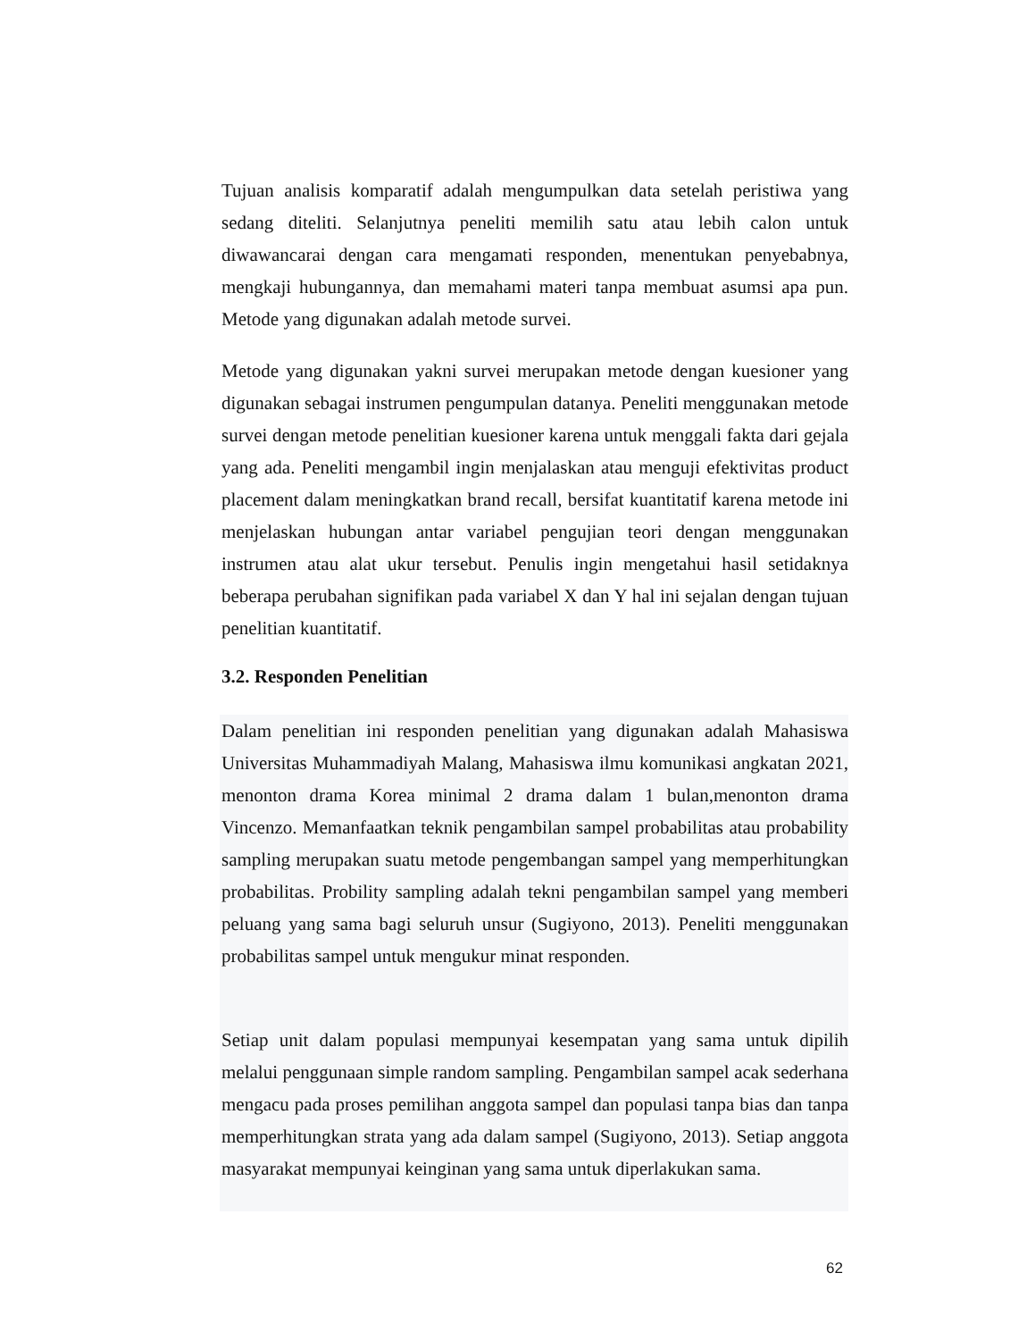Tujuan analisis komparatif adalah mengumpulkan data setelah peristiwa yang sedang diteliti. Selanjutnya peneliti memilih satu atau lebih calon untuk diwawancarai dengan cara mengamati responden, menentukan penyebabnya, mengkaji hubungannya, dan memahami materi tanpa membuat asumsi apa pun. Metode yang digunakan adalah metode survei.
Metode yang digunakan yakni survei merupakan metode dengan kuesioner yang digunakan sebagai instrumen pengumpulan datanya. Peneliti menggunakan metode survei dengan metode penelitian kuesioner karena untuk menggali fakta dari gejala yang ada. Peneliti mengambil ingin menjalaskan atau menguji efektivitas product placement dalam meningkatkan brand recall, bersifat kuantitatif karena metode ini menjelaskan hubungan antar variabel pengujian teori dengan menggunakan instrumen atau alat ukur tersebut. Penulis ingin mengetahui hasil setidaknya beberapa perubahan signifikan pada variabel X dan Y hal ini sejalan dengan tujuan penelitian kuantitatif.
3.2. Responden Penelitian
Dalam penelitian ini responden penelitian yang digunakan adalah Mahasiswa Universitas Muhammadiyah Malang, Mahasiswa ilmu komunikasi angkatan 2021, menonton drama Korea minimal 2 drama dalam 1 bulan,menonton drama Vincenzo. Memanfaatkan teknik pengambilan sampel probabilitas atau probability sampling merupakan suatu metode pengembangan sampel yang memperhitungkan probabilitas. Probility sampling adalah tekni pengambilan sampel yang memberi peluang yang sama bagi seluruh unsur (Sugiyono, 2013). Peneliti menggunakan probabilitas sampel untuk mengukur minat responden.
Setiap unit dalam populasi mempunyai kesempatan yang sama untuk dipilih melalui penggunaan simple random sampling. Pengambilan sampel acak sederhana mengacu pada proses pemilihan anggota sampel dan populasi tanpa bias dan tanpa memperhitungkan strata yang ada dalam sampel (Sugiyono, 2013). Setiap anggota masyarakat mempunyai keinginan yang sama untuk diperlakukan sama.
62